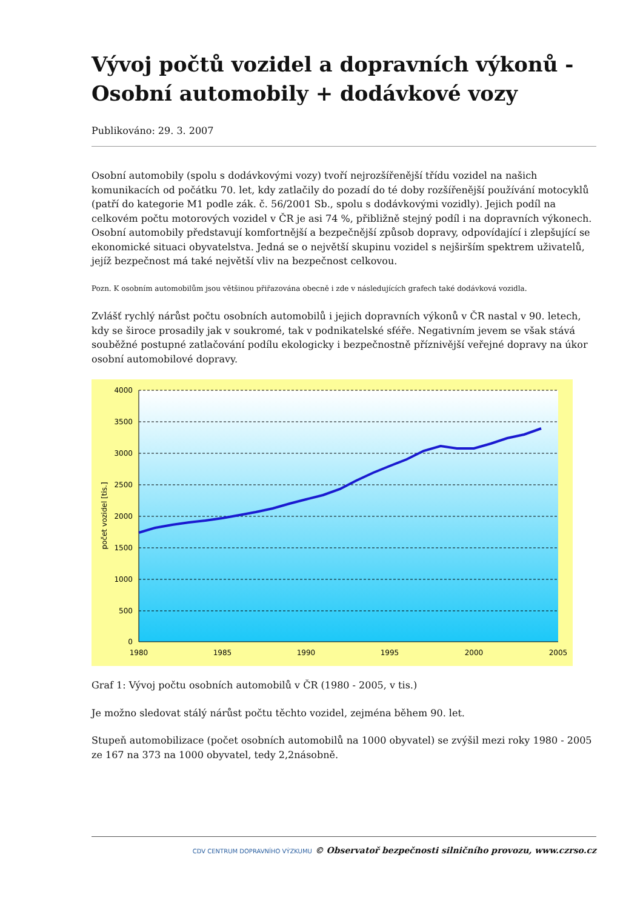Vývoj počtů vozidel a dopravních výkonů - Osobní automobily + dodávkové vozy
Publikováno: 29. 3. 2007
Osobní automobily (spolu s dodávkovými vozy) tvoří nejrozšířenější třídu vozidel na našich komunikacích od počátku 70. let, kdy zatlačily do pozadí do té doby rozšířenější používání motocyklů (patří do kategorie M1 podle zák. č. 56/2001 Sb., spolu s dodávkovými vozidly). Jejich podíl na celkovém počtu motorových vozidel v ČR je asi 74 %, přibližně stejný podíl i na dopravních výkonech. Osobní automobily představují komfortnější a bezpečnější způsob dopravy, odpovídající i zlepšující se ekonomické situaci obyvatelstva. Jedná se o největší skupinu vozidel s nejširším spektrem uživatelů, jejíž bezpečnost má také největší vliv na bezpečnost celkovou.
Pozn. K osobním automobilům jsou většinou přiřazována obecně i zde v následujících grafech také dodávková vozidla.
Zvlášť rychlý nárůst počtu osobních automobilů i jejich dopravních výkonů v ČR nastal v 90. letech, kdy se široce prosadily jak v soukromé, tak v podnikatelské sféře. Negativním jevem se však stává souběžné postupné zatlačování podílu ekologicky i bezpečnostně příznivější veřejné dopravy na úkor osobní automobilové dopravy.
4000
3500
3000
2500
2000
1500
1000
500
0
1980
1985
1990
1995
2000
2005
počet vozidel [tis.]
Graf 1: Vývoj počtu osobních automobilů v ČR (1980 - 2005, v tis.)
Je možno sledovat stálý nárůst počtu těchto vozidel, zejména během 90. let.
Stupeň automobilizace (počet osobních automobilů na 1000 obyvatel) se zvýšil mezi roky 1980 - 2005 ze 167 na 373 na 1000 obyvatel, tedy 2,2násobně.
CDV CENTRUM DOPRAVNÍHO VÝZKUMU © Observatoř bezpečnosti silničního provozu, www.czrso.cz